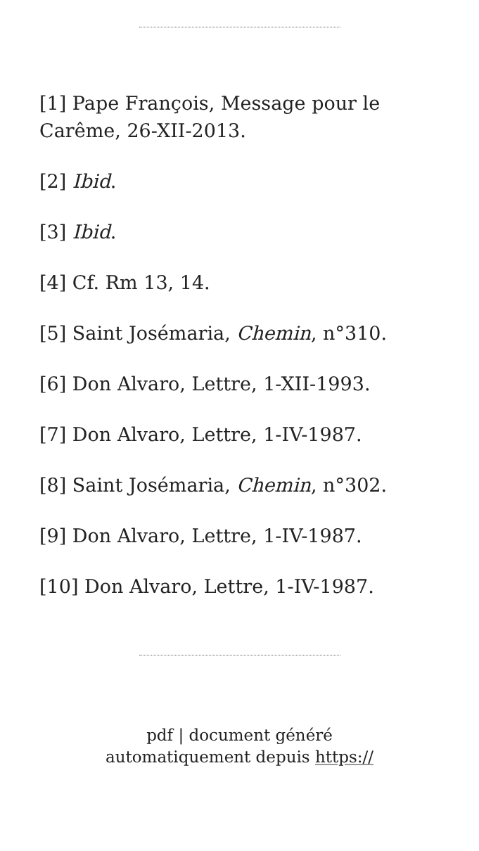[1] Pape François, Message pour le Carême, 26-XII-2013.
[2] Ibid.
[3] Ibid.
[4] Cf. Rm 13, 14.
[5] Saint Josémaria, Chemin, n°310.
[6] Don Alvaro, Lettre, 1-XII-1993.
[7] Don Alvaro, Lettre, 1-IV-1987.
[8] Saint Josémaria, Chemin, n°302.
[9] Don Alvaro, Lettre, 1-IV-1987.
[10] Don Alvaro, Lettre, 1-IV-1987.
pdf | document généré
automatiquement depuis https://